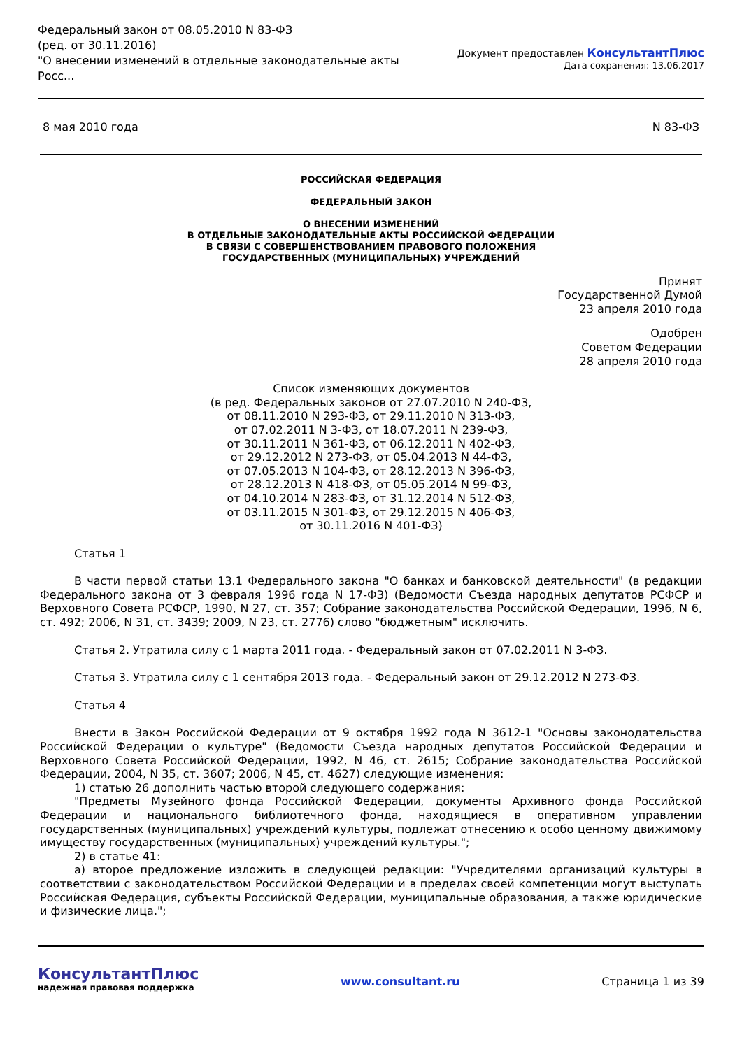Федеральный закон от 08.05.2010 N 83-ФЗ
(ред. от 30.11.2016)
"О внесении изменений в отдельные законодательные акты Росс...
Документ предоставлен КонсультантПлюс
Дата сохранения: 13.06.2017
8 мая 2010 года N 83-ФЗ
РОССИЙСКАЯ ФЕДЕРАЦИЯ
ФЕДЕРАЛЬНЫЙ ЗАКОН
О ВНЕСЕНИИ ИЗМЕНЕНИЙ
В ОТДЕЛЬНЫЕ ЗАКОНОДАТЕЛЬНЫЕ АКТЫ РОССИЙСКОЙ ФЕДЕРАЦИИ
В СВЯЗИ С СОВЕРШЕНСТВОВАНИЕМ ПРАВОВОГО ПОЛОЖЕНИЯ
ГОСУДАРСТВЕННЫХ (МУНИЦИПАЛЬНЫХ) УЧРЕЖДЕНИЙ
Принят
Государственной Думой
23 апреля 2010 года
Одобрен
Советом Федерации
28 апреля 2010 года
Список изменяющих документов
(в ред. Федеральных законов от 27.07.2010 N 240-ФЗ,
от 08.11.2010 N 293-ФЗ, от 29.11.2010 N 313-ФЗ,
от 07.02.2011 N 3-ФЗ, от 18.07.2011 N 239-ФЗ,
от 30.11.2011 N 361-ФЗ, от 06.12.2011 N 402-ФЗ,
от 29.12.2012 N 273-ФЗ, от 05.04.2013 N 44-ФЗ,
от 07.05.2013 N 104-ФЗ, от 28.12.2013 N 396-ФЗ,
от 28.12.2013 N 418-ФЗ, от 05.05.2014 N 99-ФЗ,
от 04.10.2014 N 283-ФЗ, от 31.12.2014 N 512-ФЗ,
от 03.11.2015 N 301-ФЗ, от 29.12.2015 N 406-ФЗ,
от 30.11.2016 N 401-ФЗ)
Статья 1
В части первой статьи 13.1 Федерального закона "О банках и банковской деятельности" (в редакции Федерального закона от 3 февраля 1996 года N 17-ФЗ) (Ведомости Съезда народных депутатов РСФСР и Верховного Совета РСФСР, 1990, N 27, ст. 357; Собрание законодательства Российской Федерации, 1996, N 6, ст. 492; 2006, N 31, ст. 3439; 2009, N 23, ст. 2776) слово "бюджетным" исключить.
Статья 2. Утратила силу с 1 марта 2011 года. - Федеральный закон от 07.02.2011 N 3-ФЗ.
Статья 3. Утратила силу с 1 сентября 2013 года. - Федеральный закон от 29.12.2012 N 273-ФЗ.
Статья 4
Внести в Закон Российской Федерации от 9 октября 1992 года N 3612-1 "Основы законодательства Российской Федерации о культуре" (Ведомости Съезда народных депутатов Российской Федерации и Верховного Совета Российской Федерации, 1992, N 46, ст. 2615; Собрание законодательства Российской Федерации, 2004, N 35, ст. 3607; 2006, N 45, ст. 4627) следующие изменения:
1) статью 26 дополнить частью второй следующего содержания:
"Предметы Музейного фонда Российской Федерации, документы Архивного фонда Российской Федерации и национального библиотечного фонда, находящиеся в оперативном управлении государственных (муниципальных) учреждений культуры, подлежат отнесению к особо ценному движимому имуществу государственных (муниципальных) учреждений культуры.";
2) в статье 41:
а) второе предложение изложить в следующей редакции: "Учредителями организаций культуры в соответствии с законодательством Российской Федерации и в пределах своей компетенции могут выступать Российская Федерация, субъекты Российской Федерации, муниципальные образования, а также юридические и физические лица.";
КонсультантПлюс
надежная правовая поддержка
www.consultant.ru Страница 1 из 39